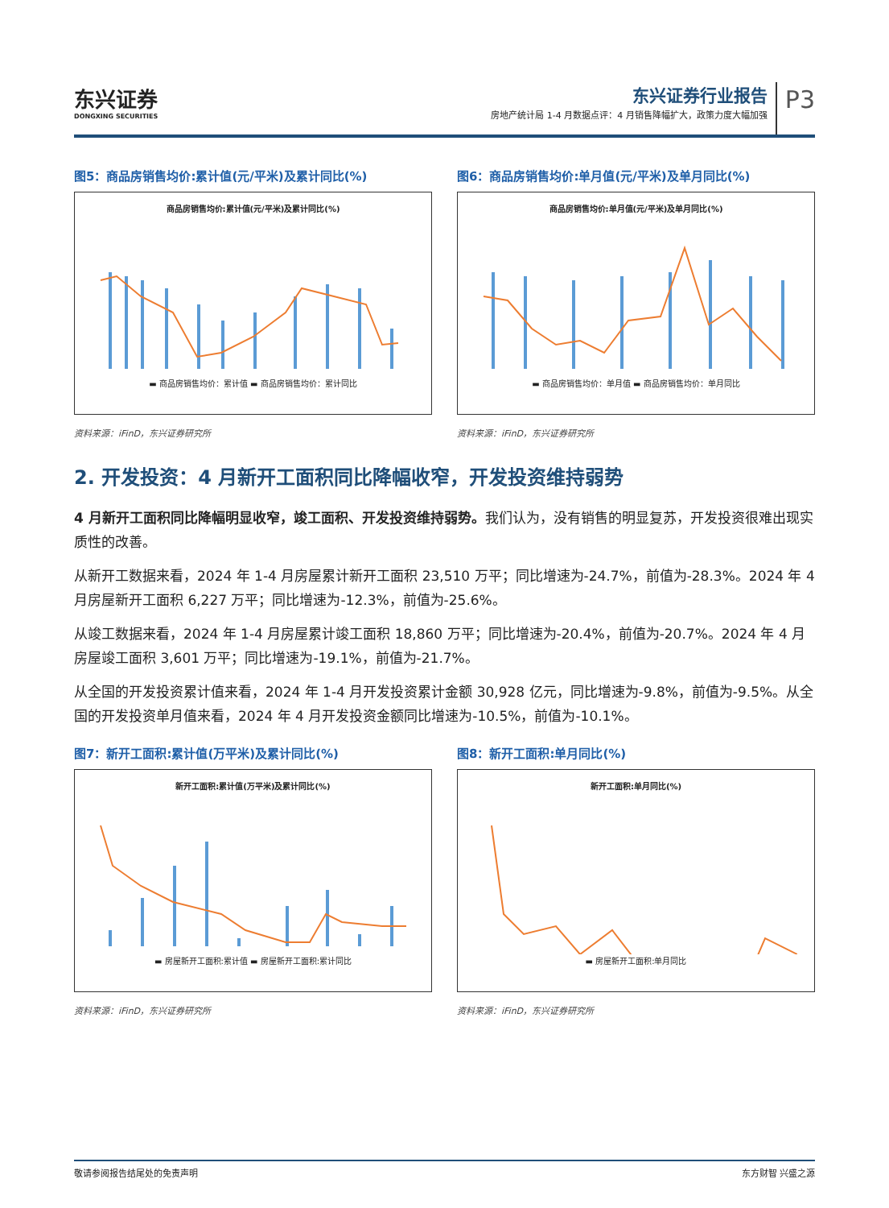东兴证券
DONGXING SECURITIES
东兴证券行业报告
房地产统计局 1-4 月数据点评：4 月销售降幅扩大，政策力度大幅加强
P3
图5：商品房销售均价:累计值(元/平米)及累计同比(%)
商品房销售均价:累计值(元/平米)及累计同比(%)
▬ 商品房销售均价：累计值 ▬ 商品房销售均价：累计同比
资料来源：iFinD，东兴证券研究所
图6：商品房销售均价:单月值(元/平米)及单月同比(%)
商品房销售均价:单月值(元/平米)及单月同比(%)
▬ 商品房销售均价：单月值 ▬ 商品房销售均价：单月同比
资料来源：iFinD，东兴证券研究所
2. 开发投资：4 月新开工面积同比降幅收窄，开发投资维持弱势
4 月新开工面积同比降幅明显收窄，竣工面积、开发投资维持弱势。我们认为，没有销售的明显复苏，开发投资很难出现实质性的改善。
从新开工数据来看，2024 年 1-4 月房屋累计新开工面积 23,510 万平；同比增速为-24.7%，前值为-28.3%。2024 年 4 月房屋新开工面积 6,227 万平；同比增速为-12.3%，前值为-25.6%。
从竣工数据来看，2024 年 1-4 月房屋累计竣工面积 18,860 万平；同比增速为-20.4%，前值为-20.7%。2024 年 4 月房屋竣工面积 3,601 万平；同比增速为-19.1%，前值为-21.7%。
从全国的开发投资累计值来看，2024 年 1-4 月开发投资累计金额 30,928 亿元，同比增速为-9.8%，前值为-9.5%。从全国的开发投资单月值来看，2024 年 4 月开发投资金额同比增速为-10.5%，前值为-10.1%。
图7：新开工面积:累计值(万平米)及累计同比(%)
新开工面积:累计值(万平米)及累计同比(%)
▬ 房屋新开工面积:累计值 ▬ 房屋新开工面积:累计同比
资料来源：iFinD，东兴证券研究所
图8：新开工面积:单月同比(%)
新开工面积:单月同比(%)
▬ 房屋新开工面积:单月同比
资料来源：iFinD，东兴证券研究所
敬请参阅报告结尾处的免责声明 东方财智 兴盛之源